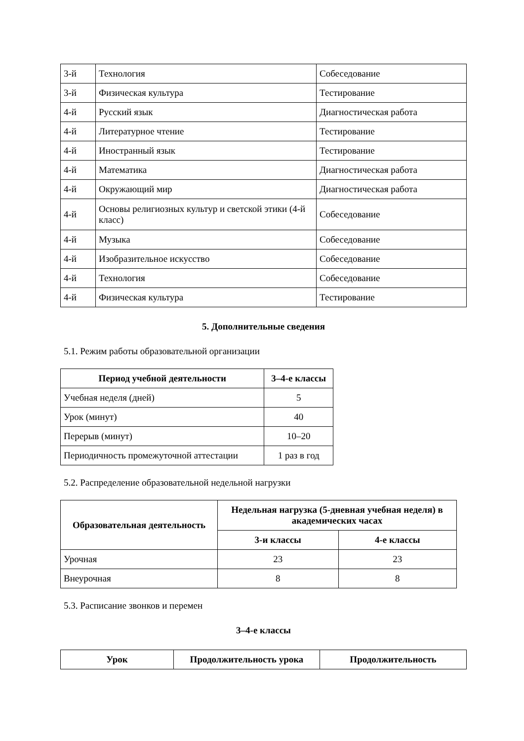| 3-й | Технология | Собеседование |
| 3-й | Физическая культура | Тестирование |
| 4-й | Русский язык | Диагностическая работа |
| 4-й | Литературное чтение | Тестирование |
| 4-й | Иностранный язык | Тестирование |
| 4-й | Математика | Диагностическая работа |
| 4-й | Окружающий мир | Диагностическая работа |
| 4-й | Основы религиозных культур и светской этики (4-й класс) | Собеседование |
| 4-й | Музыка | Собеседование |
| 4-й | Изобразительное искусство | Собеседование |
| 4-й | Технология | Собеседование |
| 4-й | Физическая культура | Тестирование |
5. Дополнительные сведения
5.1. Режим работы образовательной организации
| Период учебной деятельности | 3–4-е классы |
| --- | --- |
| Учебная неделя (дней) | 5 |
| Урок (минут) | 40 |
| Перерыв (минут) | 10–20 |
| Периодичность промежуточной аттестации | 1 раз в год |
5.2. Распределение образовательной недельной нагрузки
| Образовательная деятельность | Недельная нагрузка (5-дневная учебная неделя) в академических часах | |
| --- | --- | --- |
| | 3-и классы | 4-е классы |
| Урочная | 23 | 23 |
| Внеурочная | 8 | 8 |
5.3. Расписание звонков и перемен
3–4-е классы
| Урок | Продолжительность урока | Продолжительность |
| --- | --- | --- |